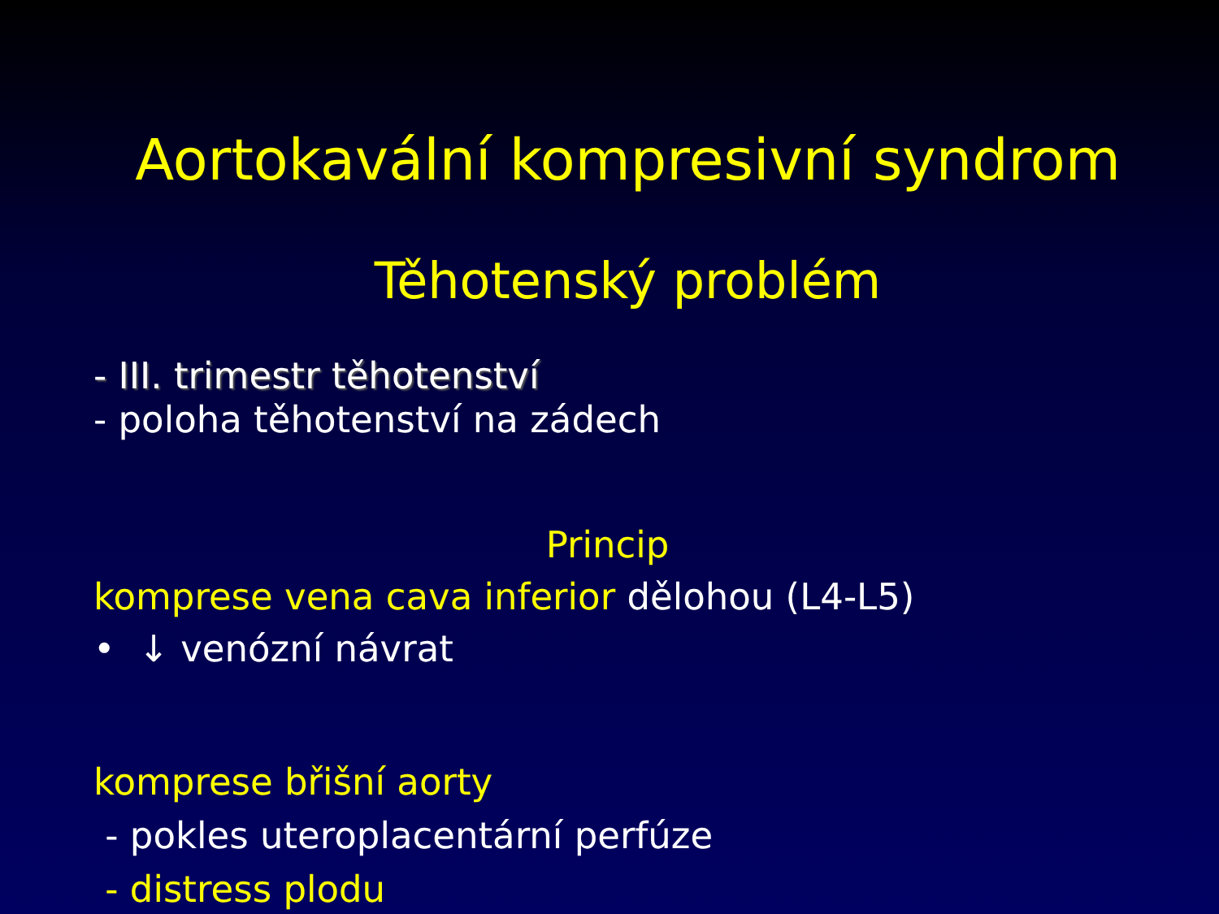Aortokavální kompresivní syndrom
Těhotenský problém
- III. trimestr těhotenství
- poloha těhotenství na zádech
Princip
komprese vena cava inferior dělohou (L4-L5)
• ↓ venózní návrat
komprese břišní aorty
- pokles uteroplacentární perfúze
- distress plodu